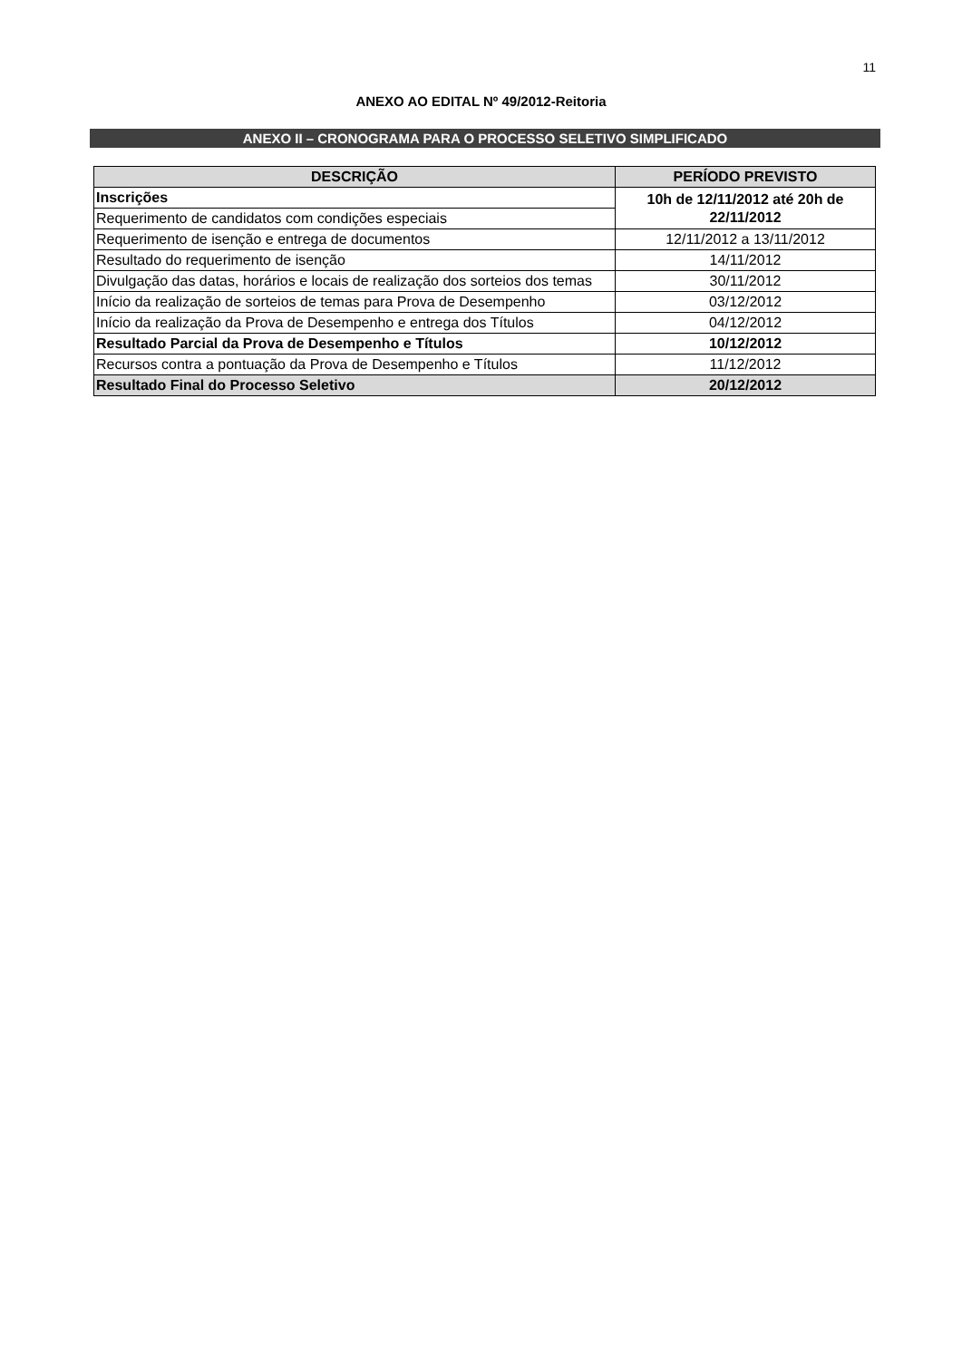11
ANEXO AO EDITAL Nº 49/2012-Reitoria
ANEXO II – CRONOGRAMA PARA O PROCESSO SELETIVO SIMPLIFICADO
| DESCRIÇÃO | PERÍODO PREVISTO |
| --- | --- |
| Inscrições | 10h de 12/11/2012 até 20h de 22/11/2012 |
| Requerimento de candidatos com condições especiais | |
| Requerimento de isenção e entrega de documentos | 12/11/2012 a 13/11/2012 |
| Resultado do requerimento de isenção | 14/11/2012 |
| Divulgação das datas, horários e locais de realização dos sorteios dos temas | 30/11/2012 |
| Início da realização de sorteios de temas para Prova de Desempenho | 03/12/2012 |
| Início da realização da Prova de Desempenho e entrega dos Títulos | 04/12/2012 |
| Resultado Parcial da Prova de Desempenho e Títulos | 10/12/2012 |
| Recursos contra a pontuação da Prova de Desempenho e Títulos | 11/12/2012 |
| Resultado Final do Processo Seletivo | 20/12/2012 |